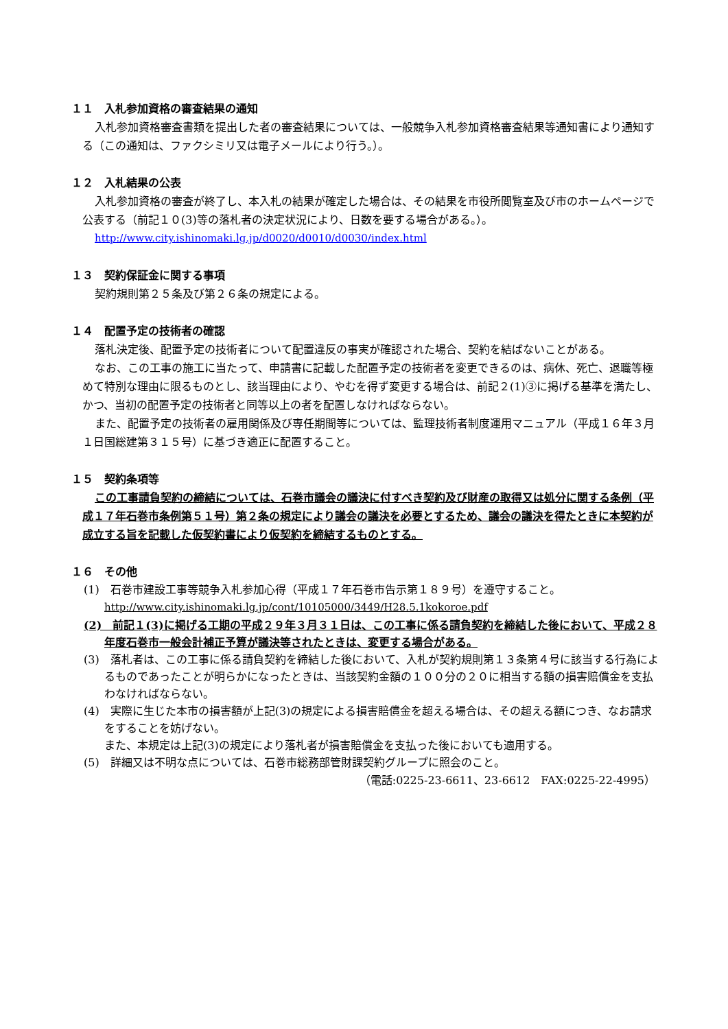１１　入札参加資格の審査結果の通知
入札参加資格審査書類を提出した者の審査結果については、一般競争入札参加資格審査結果等通知書により通知する（この通知は、ファクシミリ又は電子メールにより行う。）。
１２　入札結果の公表
入札参加資格の審査が終了し、本入札の結果が確定した場合は、その結果を市役所閲覧室及び市のホームページで公表する（前記１０(3)等の落札者の決定状況により、日数を要する場合がある。）。
http://www.city.ishinomaki.lg.jp/d0020/d0010/d0030/index.html
１３　契約保証金に関する事項
契約規則第２５条及び第２６条の規定による。
１４　配置予定の技術者の確認
落札決定後、配置予定の技術者について配置違反の事実が確認された場合、契約を結ばないことがある。
なお、この工事の施工に当たって、申請書に記載した配置予定の技術者を変更できるのは、病休、死亡、退職等極めて特別な理由に限るものとし、該当理由により、やむを得ず変更する場合は、前記２(1)③に掲げる基準を満たし、かつ、当初の配置予定の技術者と同等以上の者を配置しなければならない。
また、配置予定の技術者の雇用関係及び専任期間等については、監理技術者制度運用マニュアル（平成１６年３月１日国総建第３１５号）に基づき適正に配置すること。
１５　契約条項等
この工事請負契約の締結については、石巻市議会の議決に付すべき契約及び財産の取得又は処分に関する条例（平成１７年石巻市条例第５１号）第２条の規定により議会の議決を必要とするため、議会の議決を得たときに本契約が成立する旨を記載した仮契約書により仮契約を締結するものとする。
１６　その他
(1)　石巻市建設工事等競争入札参加心得（平成１７年石巻市告示第１８９号）を遵守すること。
http://www.city.ishinomaki.lg.jp/cont/10105000/3449/H28.5.1kokoroe.pdf
(2)　前記１(3)に掲げる工期の平成２９年３月３１日は、この工事に係る請負契約を締結した後において、平成２８年度石巻市一般会計補正予算が議決等されたときは、変更する場合がある。
(3)　落札者は、この工事に係る請負契約を締結した後において、入札が契約規則第１３条第４号に該当する行為によるものであったことが明らかになったときは、当該契約金額の１００分の２０に相当する額の損害賠償金を支払わなければならない。
(4)　実際に生じた本市の損害額が上記(3)の規定による損害賠償金を超える場合は、その超える額につき、なお請求をすることを妨げない。
また、本規定は上記(3)の規定により落札者が損害賠償金を支払った後においても適用する。
(5)　詳細又は不明な点については、石巻市総務部管財課契約グループに照会のこと。
（電話:0225-23-6611、23-6612　FAX:0225-22-4995）